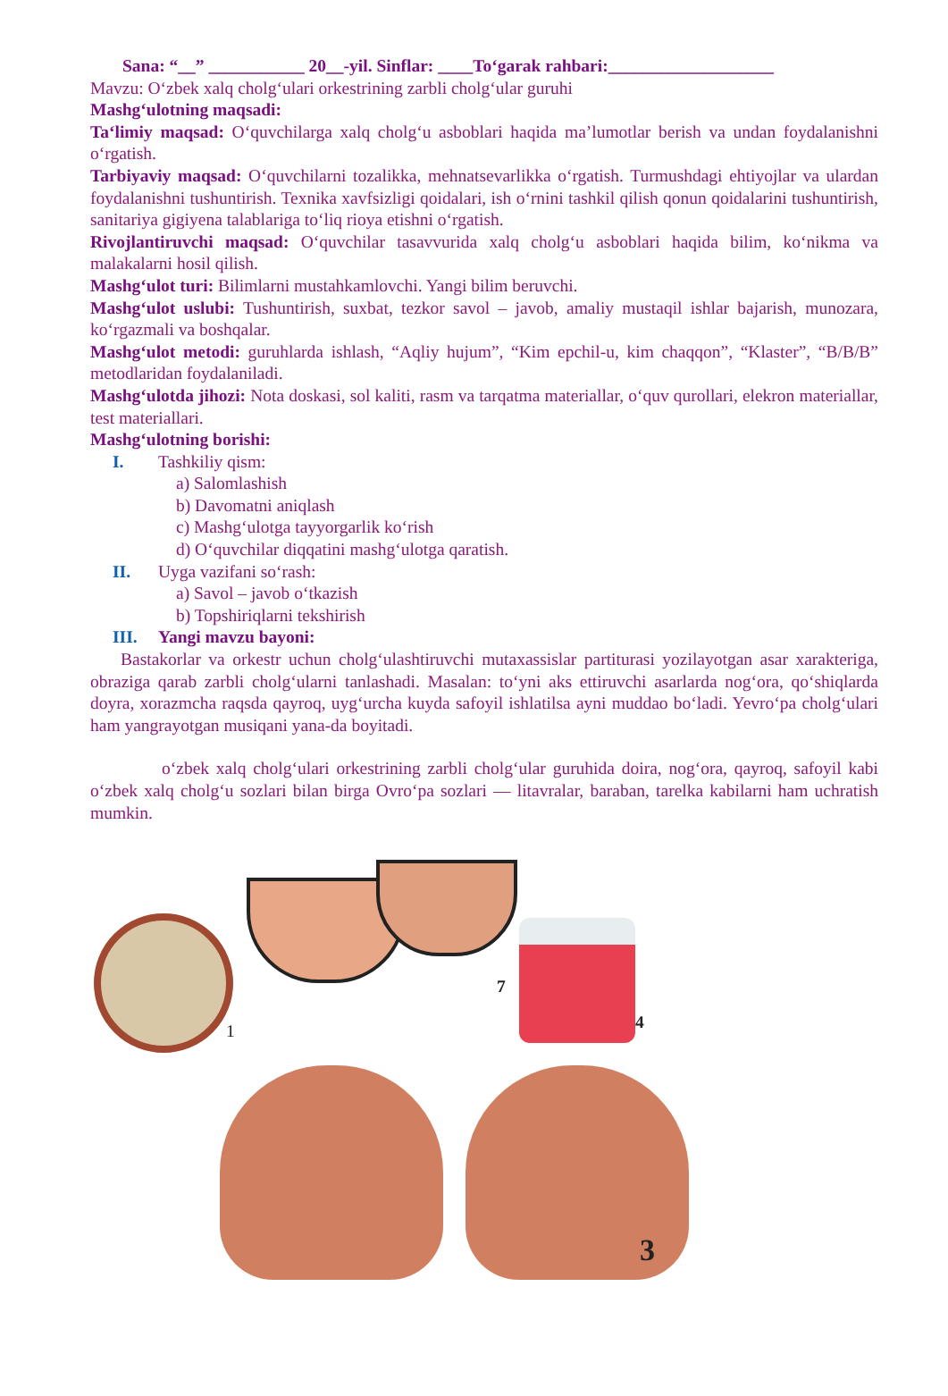Sana: “__” ___________ 20__-yil. Sinflar: ____To‘garak rahbari:___________________
Mavzu: O‘zbek xalq cholg‘ulari orkestrining zarbli cholg‘ular guruhi
Mashg‘ulotning maqsadi:
Ta‘limiy maqsad: O‘quvchilarga xalq cholg‘u asboblari haqida ma’lumotlar berish va undan foydalanishni o‘rgatish.
Tarbiyaviy maqsad: O‘quvchilarni tozalikka, mehnatsevarlikka o‘rgatish. Turmushdagi ehtiyojlar va ulardan foydalanishni tushuntirish. Texnika xavfsizligi qoidalari, ish o‘rnini tashkil qilish qonun qoidalarini tushuntirish, sanitariya gigiyena talablariga to‘liq rioya etishni o‘rgatish.
Rivojlantiruvchi maqsad: O‘quvchilar tasavvurida xalq cholg‘u asboblari haqida bilim, ko‘nikma va malakalarni hosil qilish.
Mashg‘ulot turi: Bilimlarni mustahkamlovchi. Yangi bilim beruvchi.
Mashg‘ulot uslubi: Tushuntirish, suxbat, tezkor savol – javob, amaliy mustaqil ishlar bajarish, munozara, ko‘rgazmali va boshqalar.
Mashg‘ulot metodi: guruhlarda ishlash, “Aqliy hujum”, “Kim epchil-u, kim chaqqon”, “Klaster”, “B/B/B” metodlaridan foydalaniladi.
Mashg‘ulotda jihozi: Nota doskasi, sol kaliti, rasm va tarqatma materiallar, o‘quv qurollari, elekron materiallar, test materiallari.
Mashg‘ulotning borishi:
I. Tashkiliy qism:
a) Salomlashish
b) Davomatni aniqlash
c) Mashg‘ulotga tayyorgarlik ko‘rish
d) O‘quvchilar diqqatini mashg‘ulotga qaratish.
II. Uyga vazifani so‘rash:
a) Savol – javob o‘tkazish
b) Topshiriqlarni tekshirish
III. Yangi mavzu bayoni:
Bastakorlar va orkestr uchun cholg‘ulashtiruvchi mutaxassislar partiturasi yozilayotgan asar xarakteriga, obraziga qarab zarbli cholg‘ularni tanlashadi. Masalan: to‘yni aks ettiruvchi asarlarda nog‘ora, qo‘shiqlarda doyra, xorazmcha raqsda qayroq, uyg‘urcha kuyda safoyil ishlatilsa ayni muddao bo‘ladi. Yevro‘pa cholg‘ulari ham yangrayotgan musiqani yana-da boyitadi.
o‘zbek xalq cholg‘ulari orkestrining zarbli cholg‘ular guruhida doira, nog‘ora, qayroq, safoyil kabi o‘zbek xalq cholg‘u sozlari bilan birga Ovro‘pa sozlari — litavralar, baraban, tarelka kabilarni ham uchratish mumkin.
1
7
4
3